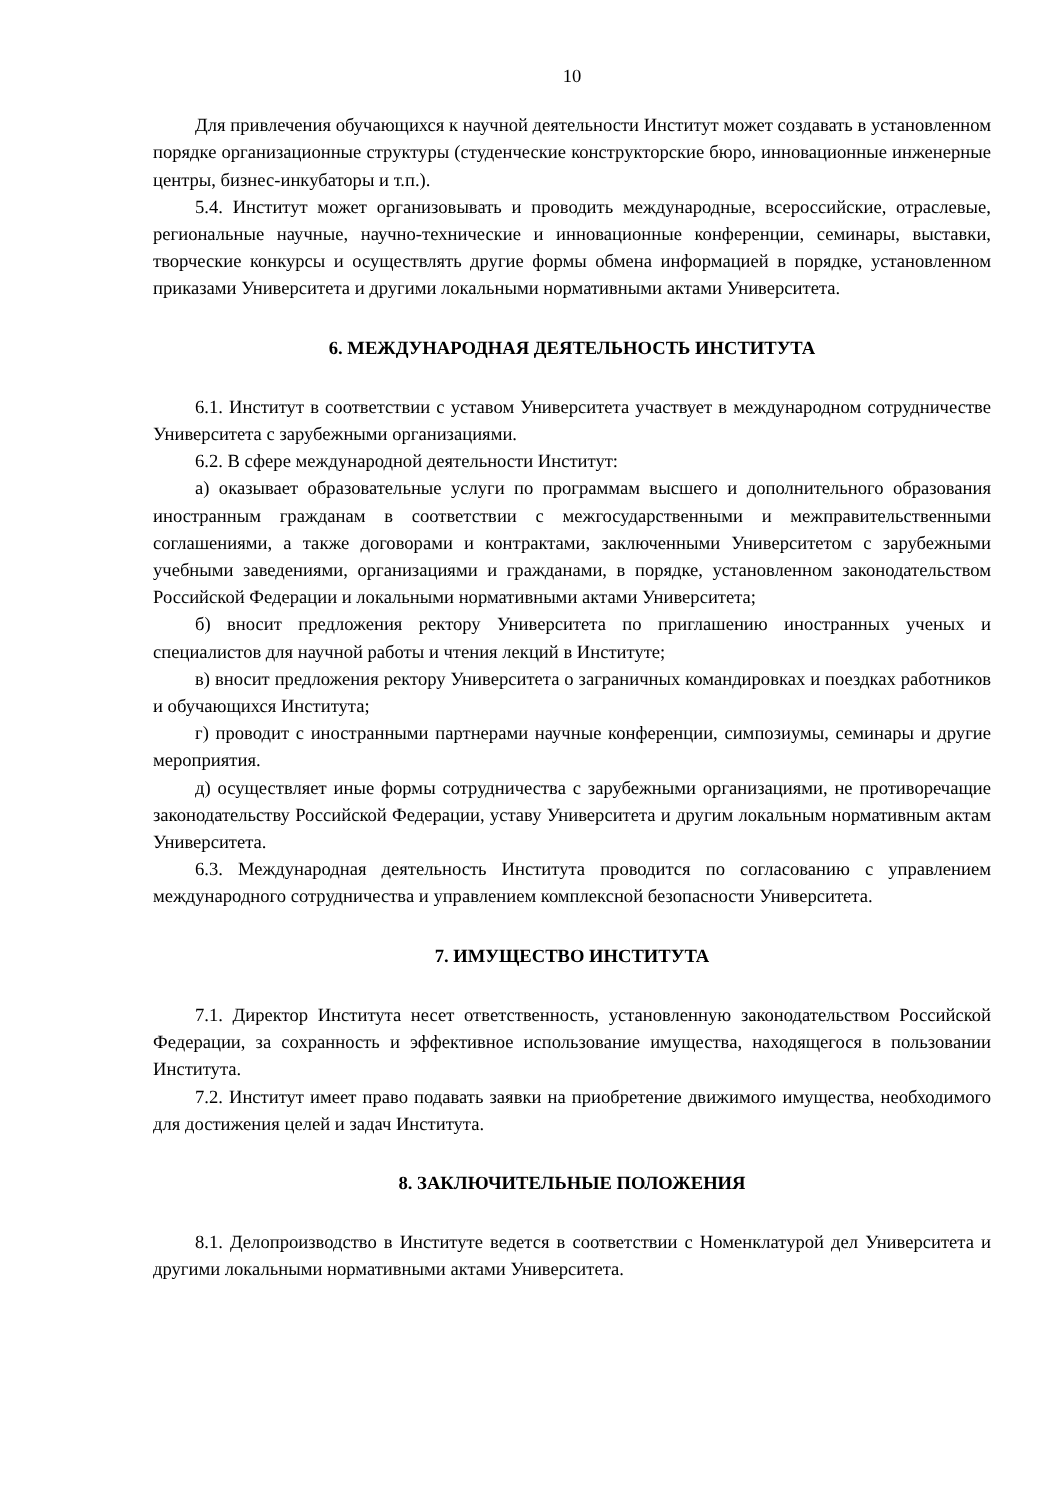10
Для привлечения обучающихся к научной деятельности Институт может создавать в установленном порядке организационные структуры (студенческие конструкторские бюро, инновационные инженерные центры, бизнес-инкубаторы и т.п.).
5.4. Институт может организовывать и проводить международные, всероссийские, отраслевые, региональные научные, научно-технические и инновационные конференции, семинары, выставки, творческие конкурсы и осуществлять другие формы обмена информацией в порядке, установленном приказами Университета и другими локальными нормативными актами Университета.
6. МЕЖДУНАРОДНАЯ ДЕЯТЕЛЬНОСТЬ ИНСТИТУТА
6.1. Институт в соответствии с уставом Университета участвует в международном сотрудничестве Университета с зарубежными организациями.
6.2. В сфере международной деятельности Институт:
а) оказывает образовательные услуги по программам высшего и дополнительного образования иностранным гражданам в соответствии с межгосударственными и межправительственными соглашениями, а также договорами и контрактами, заключенными Университетом с зарубежными учебными заведениями, организациями и гражданами, в порядке, установленном законодательством Российской Федерации и локальными нормативными актами Университета;
б) вносит предложения ректору Университета по приглашению иностранных ученых и специалистов для научной работы и чтения лекций в Институте;
в) вносит предложения ректору Университета о заграничных командировках и поездках работников и обучающихся Института;
г) проводит с иностранными партнерами научные конференции, симпозиумы, семинары и другие мероприятия.
д) осуществляет иные формы сотрудничества с зарубежными организациями, не противоречащие законодательству Российской Федерации, уставу Университета и другим локальным нормативным актам Университета.
6.3. Международная деятельность Института проводится по согласованию с управлением международного сотрудничества и управлением комплексной безопасности Университета.
7. ИМУЩЕСТВО ИНСТИТУТА
7.1. Директор Института несет ответственность, установленную законодательством Российской Федерации, за сохранность и эффективное использование имущества, находящегося в пользовании Института.
7.2. Институт имеет право подавать заявки на приобретение движимого имущества, необходимого для достижения целей и задач Института.
8. ЗАКЛЮЧИТЕЛЬНЫЕ ПОЛОЖЕНИЯ
8.1. Делопроизводство в Институте ведется в соответствии с Номенклатурой дел Университета и другими локальными нормативными актами Университета.